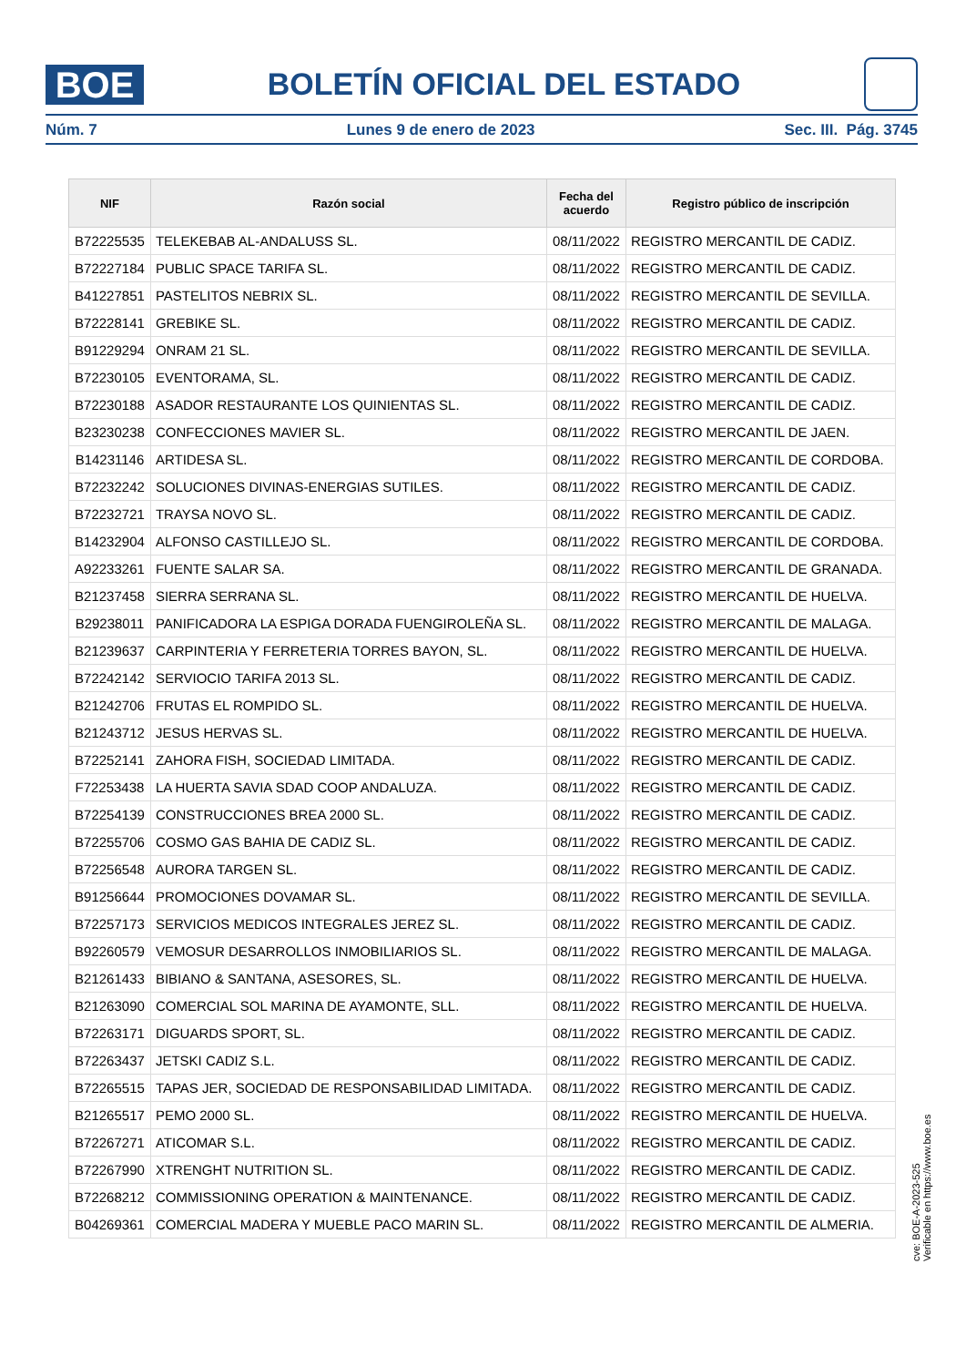BOE
BOLETÍN OFICIAL DEL ESTADO
Núm. 7 Lunes 9 de enero de 2023 Sec. III. Pág. 3745
| NIF | Razón social | Fecha del acuerdo | Registro público de inscripción |
| --- | --- | --- | --- |
| B72225535 | TELEKEBAB AL-ANDALUSS SL. | 08/11/2022 | REGISTRO MERCANTIL DE CADIZ. |
| B72227184 | PUBLIC SPACE TARIFA SL. | 08/11/2022 | REGISTRO MERCANTIL DE CADIZ. |
| B41227851 | PASTELITOS NEBRIX SL. | 08/11/2022 | REGISTRO MERCANTIL DE SEVILLA. |
| B72228141 | GREBIKE SL. | 08/11/2022 | REGISTRO MERCANTIL DE CADIZ. |
| B91229294 | ONRAM 21 SL. | 08/11/2022 | REGISTRO MERCANTIL DE SEVILLA. |
| B72230105 | EVENTORAMA, SL. | 08/11/2022 | REGISTRO MERCANTIL DE CADIZ. |
| B72230188 | ASADOR RESTAURANTE LOS QUINIENTAS SL. | 08/11/2022 | REGISTRO MERCANTIL DE CADIZ. |
| B23230238 | CONFECCIONES MAVIER SL. | 08/11/2022 | REGISTRO MERCANTIL DE JAEN. |
| B14231146 | ARTIDESA SL. | 08/11/2022 | REGISTRO MERCANTIL DE CORDOBA. |
| B72232242 | SOLUCIONES DIVINAS-ENERGIAS SUTILES. | 08/11/2022 | REGISTRO MERCANTIL DE CADIZ. |
| B72232721 | TRAYSA NOVO SL. | 08/11/2022 | REGISTRO MERCANTIL DE CADIZ. |
| B14232904 | ALFONSO CASTILLEJO SL. | 08/11/2022 | REGISTRO MERCANTIL DE CORDOBA. |
| A92233261 | FUENTE SALAR SA. | 08/11/2022 | REGISTRO MERCANTIL DE GRANADA. |
| B21237458 | SIERRA SERRANA SL. | 08/11/2022 | REGISTRO MERCANTIL DE HUELVA. |
| B29238011 | PANIFICADORA LA ESPIGA DORADA FUENGIROLEÑA SL. | 08/11/2022 | REGISTRO MERCANTIL DE MALAGA. |
| B21239637 | CARPINTERIA Y FERRETERIA TORRES BAYON, SL. | 08/11/2022 | REGISTRO MERCANTIL DE HUELVA. |
| B72242142 | SERVIOCIO TARIFA 2013 SL. | 08/11/2022 | REGISTRO MERCANTIL DE CADIZ. |
| B21242706 | FRUTAS EL ROMPIDO SL. | 08/11/2022 | REGISTRO MERCANTIL DE HUELVA. |
| B21243712 | JESUS HERVAS SL. | 08/11/2022 | REGISTRO MERCANTIL DE HUELVA. |
| B72252141 | ZAHORA FISH, SOCIEDAD LIMITADA. | 08/11/2022 | REGISTRO MERCANTIL DE CADIZ. |
| F72253438 | LA HUERTA SAVIA SDAD COOP ANDALUZA. | 08/11/2022 | REGISTRO MERCANTIL DE CADIZ. |
| B72254139 | CONSTRUCCIONES BREA 2000 SL. | 08/11/2022 | REGISTRO MERCANTIL DE CADIZ. |
| B72255706 | COSMO GAS BAHIA DE CADIZ SL. | 08/11/2022 | REGISTRO MERCANTIL DE CADIZ. |
| B72256548 | AURORA TARGEN SL. | 08/11/2022 | REGISTRO MERCANTIL DE CADIZ. |
| B91256644 | PROMOCIONES DOVAMAR SL. | 08/11/2022 | REGISTRO MERCANTIL DE SEVILLA. |
| B72257173 | SERVICIOS MEDICOS INTEGRALES JEREZ SL. | 08/11/2022 | REGISTRO MERCANTIL DE CADIZ. |
| B92260579 | VEMOSUR DESARROLLOS INMOBILIARIOS SL. | 08/11/2022 | REGISTRO MERCANTIL DE MALAGA. |
| B21261433 | BIBIANO & SANTANA, ASESORES, SL. | 08/11/2022 | REGISTRO MERCANTIL DE HUELVA. |
| B21263090 | COMERCIAL SOL MARINA DE AYAMONTE, SLL. | 08/11/2022 | REGISTRO MERCANTIL DE HUELVA. |
| B72263171 | DIGUARDS SPORT, SL. | 08/11/2022 | REGISTRO MERCANTIL DE CADIZ. |
| B72263437 | JETSKI CADIZ S.L. | 08/11/2022 | REGISTRO MERCANTIL DE CADIZ. |
| B72265515 | TAPAS JER, SOCIEDAD DE RESPONSABILIDAD LIMITADA. | 08/11/2022 | REGISTRO MERCANTIL DE CADIZ. |
| B21265517 | PEMO 2000 SL. | 08/11/2022 | REGISTRO MERCANTIL DE HUELVA. |
| B72267271 | ATICOMAR S.L. | 08/11/2022 | REGISTRO MERCANTIL DE CADIZ. |
| B72267990 | XTRENGHT NUTRITION SL. | 08/11/2022 | REGISTRO MERCANTIL DE CADIZ. |
| B72268212 | COMMISSIONING OPERATION & MAINTENANCE. | 08/11/2022 | REGISTRO MERCANTIL DE CADIZ. |
| B04269361 | COMERCIAL MADERA Y MUEBLE PACO MARIN SL. | 08/11/2022 | REGISTRO MERCANTIL DE ALMERIA. |
cve: BOE-A-2023-525
Verificable en https://www.boe.es